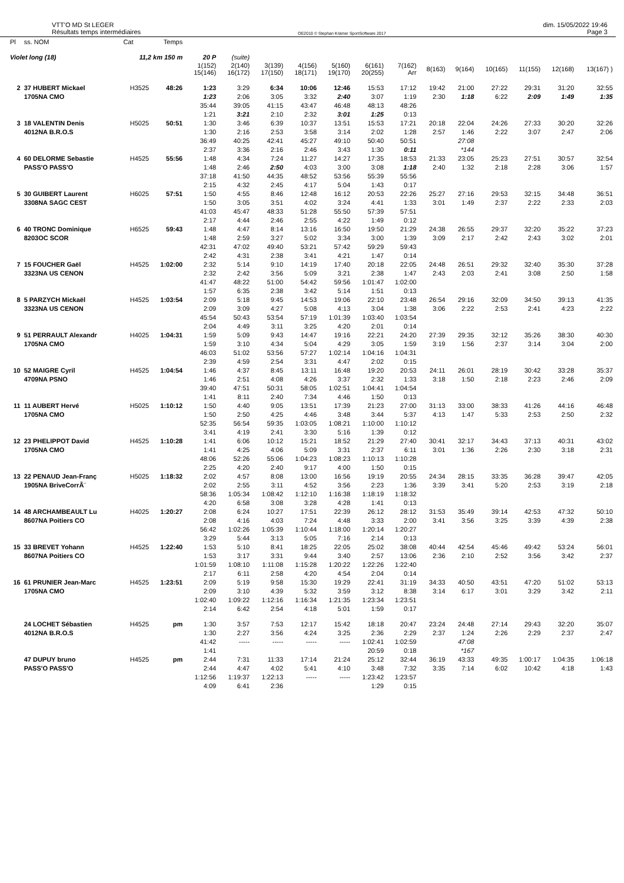VTT'O MD St LEGER
Résultats temps intermédiaires
OE2010 © Stephan Krämer SportSoftware 2017
dim. 15/05/2022 19:46
Page 3
| Pl | ss. NOM | Cat | Temps | | | | | | | | | | | | | |
| --- | --- | --- | --- | --- | --- | --- | --- | --- | --- | --- | --- | --- | --- | --- | --- | --- |
| Violet long (18) | | 11,2 km 150 m | | 20 P | (suite) | | | | | | | | | | | |
| | | | | 1(152) 15(146) | 2(140) 16(172) | 3(139) 17(150) | 4(156) 18(171) | 5(160) 19(170) | 6(161) 20(255) | 7(162) Arr | 8(163) | 9(164) | 10(165) | 11(155) | 12(168) | 13(167) ) |
| 2 | 37 HUBERT Mickael | H3525 | 48:26 | 1:23 | 3:29 | 6:34 | 10:06 | 12:46 | 15:53 | 17:12 | 19:42 | 21:00 | 27:22 | 29:31 | 31:20 | 32:55 |
| | 1705NA CMO | | | 1:23 | 2:06 | 3:05 | 3:32 | 2:40 | 3:07 | 1:19 | 2:30 | 1:18 | 6:22 | 2:09 | 1:49 | 1:35 |
| | | | | 35:44 | 39:05 | 41:15 | 43:47 | 46:48 | 48:13 | 48:26 | | | | | | |
| | | | | 1:21 | 3:21 | 2:10 | 2:32 | 3:01 | 1:25 | 0:13 | | | | | | |
| 3 | 18 VALENTIN Denis | H5025 | 50:51 | 1:30 | 3:46 | 6:39 | 10:37 | 13:51 | 15:53 | 17:21 | 20:18 | 22:04 | 24:26 | 27:33 | 30:20 | 32:26 |
| | 4012NA B.R.O.S | | | 1:30 | 2:16 | 2:53 | 3:58 | 3:14 | 2:02 | 1:28 | 2:57 | 1:46 | 2:22 | 3:07 | 2:47 | 2:06 |
| | | | | 36:49 | 40:25 | 42:41 | 45:27 | 49:10 | 50:40 | 50:51 | | 27:08 | | | | |
| | | | | 2:37 | 3:36 | 2:16 | 2:46 | 3:43 | 1:30 | 0:11 | | *144 | | | | |
| 4 | 60 DELORME Sebastie | H4525 | 55:56 | 1:48 | 4:34 | 7:24 | 11:27 | 14:27 | 17:35 | 18:53 | 21:33 | 23:05 | 25:23 | 27:51 | 30:57 | 32:54 |
| | PASS'O PASS'O | | | 1:48 | 2:46 | 2:50 | 4:03 | 3:00 | 3:08 | 1:18 | 2:40 | 1:32 | 2:18 | 2:28 | 3:06 | 1:57 |
| | | | | 37:18 | 41:50 | 44:35 | 48:52 | 53:56 | 55:39 | 55:56 | | | | | | |
| | | | | 2:15 | 4:32 | 2:45 | 4:17 | 5:04 | 1:43 | 0:17 | | | | | | |
| 5 | 30 GUIBERT Laurent | H6025 | 57:51 | 1:50 | 4:55 | 8:46 | 12:48 | 16:12 | 20:53 | 22:26 | 25:27 | 27:16 | 29:53 | 32:15 | 34:48 | 36:51 |
| | 3308NA SAGC CEST | | | 1:50 | 3:05 | 3:51 | 4:02 | 3:24 | 4:41 | 1:33 | 3:01 | 1:49 | 2:37 | 2:22 | 2:33 | 2:03 |
| | | | | 41:03 | 45:47 | 48:33 | 51:28 | 55:50 | 57:39 | 57:51 | | | | | | |
| | | | | 2:17 | 4:44 | 2:46 | 2:55 | 4:22 | 1:49 | 0:12 | | | | | | |
| 6 | 40 TRONC Dominique | H6525 | 59:43 | 1:48 | 4:47 | 8:14 | 13:16 | 16:50 | 19:50 | 21:29 | 24:38 | 26:55 | 29:37 | 32:20 | 35:22 | 37:23 |
| | 8203OC SCOR | | | 1:48 | 2:59 | 3:27 | 5:02 | 3:34 | 3:00 | 1:39 | 3:09 | 2:17 | 2:42 | 2:43 | 3:02 | 2:01 |
| | | | | 42:31 | 47:02 | 49:40 | 53:21 | 57:42 | 59:29 | 59:43 | | | | | | |
| | | | | 2:42 | 4:31 | 2:38 | 3:41 | 4:21 | 1:47 | 0:14 | | | | | | |
| 7 | 15 FOUCHER Gaël | H4525 | 1:02:00 | 2:32 | 5:14 | 9:10 | 14:19 | 17:40 | 20:18 | 22:05 | 24:48 | 26:51 | 29:32 | 32:40 | 35:30 | 37:28 |
| | 3323NA US CENON | | | 2:32 | 2:42 | 3:56 | 5:09 | 3:21 | 2:38 | 1:47 | 2:43 | 2:03 | 2:41 | 3:08 | 2:50 | 1:58 |
| | | | | 41:47 | 48:22 | 51:00 | 54:42 | 59:56 | 1:01:47 | 1:02:00 | | | | | | |
| | | | | 1:57 | 6:35 | 2:38 | 3:42 | 5:14 | 1:51 | 0:13 | | | | | | |
| 8 | 5 PARZYCH Mickaël | H4525 | 1:03:54 | 2:09 | 5:18 | 9:45 | 14:53 | 19:06 | 22:10 | 23:48 | 26:54 | 29:16 | 32:09 | 34:50 | 39:13 | 41:35 |
| | 3323NA US CENON | | | 2:09 | 3:09 | 4:27 | 5:08 | 4:13 | 3:04 | 1:38 | 3:06 | 2:22 | 2:53 | 2:41 | 4:23 | 2:22 |
| | | | | 45:54 | 50:43 | 53:54 | 57:19 | 1:01:39 | 1:03:40 | 1:03:54 | | | | | | |
| | | | | 2:04 | 4:49 | 3:11 | 3:25 | 4:20 | 2:01 | 0:14 | | | | | | |
| 9 | 51 PERRAULT Alexandr | H4025 | 1:04:31 | 1:59 | 5:09 | 9:43 | 14:47 | 19:16 | 22:21 | 24:20 | 27:39 | 29:35 | 32:12 | 35:26 | 38:30 | 40:30 |
| | 1705NA CMO | | | 1:59 | 3:10 | 4:34 | 5:04 | 4:29 | 3:05 | 1:59 | 3:19 | 1:56 | 2:37 | 3:14 | 3:04 | 2:00 |
| | | | | 46:03 | 51:02 | 53:56 | 57:27 | 1:02:14 | 1:04:16 | 1:04:31 | | | | | | |
| | | | | 2:39 | 4:59 | 2:54 | 3:31 | 4:47 | 2:02 | 0:15 | | | | | | |
| 10 | 52 MAIGRE Cyril | H4525 | 1:04:54 | 1:46 | 4:37 | 8:45 | 13:11 | 16:48 | 19:20 | 20:53 | 24:11 | 26:01 | 28:19 | 30:42 | 33:28 | 35:37 |
| | 4709NA PSNO | | | 1:46 | 2:51 | 4:08 | 4:26 | 3:37 | 2:32 | 1:33 | 3:18 | 1:50 | 2:18 | 2:23 | 2:46 | 2:09 |
| | | | | 39:40 | 47:51 | 50:31 | 58:05 | 1:02:51 | 1:04:41 | 1:04:54 | | | | | | |
| | | | | 1:41 | 8:11 | 2:40 | 7:34 | 4:46 | 1:50 | 0:13 | | | | | | |
| 11 | 11 AUBERT Hervé | H5025 | 1:10:12 | 1:50 | 4:40 | 9:05 | 13:51 | 17:39 | 21:23 | 27:00 | 31:13 | 33:00 | 38:33 | 41:26 | 44:16 | 46:48 |
| | 1705NA CMO | | | 1:50 | 2:50 | 4:25 | 4:46 | 3:48 | 3:44 | 5:37 | 4:13 | 1:47 | 5:33 | 2:53 | 2:50 | 2:32 |
| | | | | 52:35 | 56:54 | 59:35 | 1:03:05 | 1:08:21 | 1:10:00 | 1:10:12 | | | | | | |
| | | | | 3:41 | 4:19 | 2:41 | 3:30 | 5:16 | 1:39 | 0:12 | | | | | | |
| 12 | 23 PHELIPPOT David | H4525 | 1:10:28 | 1:41 | 6:06 | 10:12 | 15:21 | 18:52 | 21:29 | 27:40 | 30:41 | 32:17 | 34:43 | 37:13 | 40:31 | 43:02 |
| | 1705NA CMO | | | 1:41 | 4:25 | 4:06 | 5:09 | 3:31 | 2:37 | 6:11 | 3:01 | 1:36 | 2:26 | 2:30 | 3:18 | 2:31 |
| | | | | 48:06 | 52:26 | 55:06 | 1:04:23 | 1:08:23 | 1:10:13 | 1:10:28 | | | | | | |
| | | | | 2:25 | 4:20 | 2:40 | 9:17 | 4:00 | 1:50 | 0:15 | | | | | | |
| 13 | 22 PENAUD Jean-Franç | H5025 | 1:18:32 | 2:02 | 4:57 | 8:08 | 13:00 | 16:56 | 19:19 | 20:55 | 24:34 | 28:15 | 33:35 | 36:28 | 39:47 | 42:05 |
| | 1905NA BriveCorrÃ¨ | | | 2:02 | 2:55 | 3:11 | 4:52 | 3:56 | 2:23 | 1:36 | 3:39 | 3:41 | 5:20 | 2:53 | 3:19 | 2:18 |
| | | | | 58:36 | 1:05:34 | 1:08:42 | 1:12:10 | 1:16:38 | 1:18:19 | 1:18:32 | | | | | | |
| | | | | 4:20 | 6:58 | 3:08 | 3:28 | 4:28 | 1:41 | 0:13 | | | | | | |
| 14 | 48 ARCHAMBEAULT Lu | H4025 | 1:20:27 | 2:08 | 6:24 | 10:27 | 17:51 | 22:39 | 26:12 | 28:12 | 31:53 | 35:49 | 39:14 | 42:53 | 47:32 | 50:10 |
| | 8607NA Poitiers CO | | | 2:08 | 4:16 | 4:03 | 7:24 | 4:48 | 3:33 | 2:00 | 3:41 | 3:56 | 3:25 | 3:39 | 4:39 | 2:38 |
| | | | | 56:42 | 1:02:26 | 1:05:39 | 1:10:44 | 1:18:00 | 1:20:14 | 1:20:27 | | | | | | |
| | | | | 3:29 | 5:44 | 3:13 | 5:05 | 7:16 | 2:14 | 0:13 | | | | | | |
| 15 | 33 BREVET Yohann | H4525 | 1:22:40 | 1:53 | 5:10 | 8:41 | 18:25 | 22:05 | 25:02 | 38:08 | 40:44 | 42:54 | 45:46 | 49:42 | 53:24 | 56:01 |
| | 8607NA Poitiers CO | | | 1:53 | 3:17 | 3:31 | 9:44 | 3:40 | 2:57 | 13:06 | 2:36 | 2:10 | 2:52 | 3:56 | 3:42 | 2:37 |
| | | | | 1:01:59 | 1:08:10 | 1:11:08 | 1:15:28 | 1:20:22 | 1:22:26 | 1:22:40 | | | | | | |
| | | | | 2:17 | 6:11 | 2:58 | 4:20 | 4:54 | 2:04 | 0:14 | | | | | | |
| 16 | 61 PRUNIER Jean-Marc | H4525 | 1:23:51 | 2:09 | 5:19 | 9:58 | 15:30 | 19:29 | 22:41 | 31:19 | 34:33 | 40:50 | 43:51 | 47:20 | 51:02 | 53:13 |
| | 1705NA CMO | | | 2:09 | 3:10 | 4:39 | 5:32 | 3:59 | 3:12 | 8:38 | 3:14 | 6:17 | 3:01 | 3:29 | 3:42 | 2:11 |
| | | | | 1:02:40 | 1:09:22 | 1:12:16 | 1:16:34 | 1:21:35 | 1:23:34 | 1:23:51 | | | | | | |
| | | | | 2:14 | 6:42 | 2:54 | 4:18 | 5:01 | 1:59 | 0:17 | | | | | | |
| | 24 LOCHET Sébastien | H4525 | pm | 1:30 | 3:57 | 7:53 | 12:17 | 15:42 | 18:18 | 20:47 | 23:24 | 24:48 | 27:14 | 29:43 | 32:20 | 35:07 |
| | 4012NA B.R.O.S | | | 1:30 | 2:27 | 3:56 | 4:24 | 3:25 | 2:36 | 2:29 | 2:37 | 1:24 | 2:26 | 2:29 | 2:37 | 2:47 |
| | | | | 41:42 | ----- | ----- | ----- | ----- | 1:02:41 | 1:02:59 | | 47:08 | | | | |
| | | | | 1:41 | | | | | 20:59 | 0:18 | | *167 | | | | |
| | 47 DUPUY bruno | H4525 | pm | 2:44 | 7:31 | 11:33 | 17:14 | 21:24 | 25:12 | 32:44 | 36:19 | 43:33 | 49:35 | 1:00:17 | 1:04:35 | 1:06:18 |
| | PASS'O PASS'O | | | 2:44 | 4:47 | 4:02 | 5:41 | 4:10 | 3:48 | 7:32 | 3:35 | 7:14 | 6:02 | 10:42 | 4:18 | 1:43 |
| | | | | 1:12:56 | 1:19:37 | 1:22:13 | ----- | ----- | 1:23:42 | 1:23:57 | | | | | | |
| | | | | 4:09 | 6:41 | 2:36 | | | 1:29 | 0:15 | | | | | | |